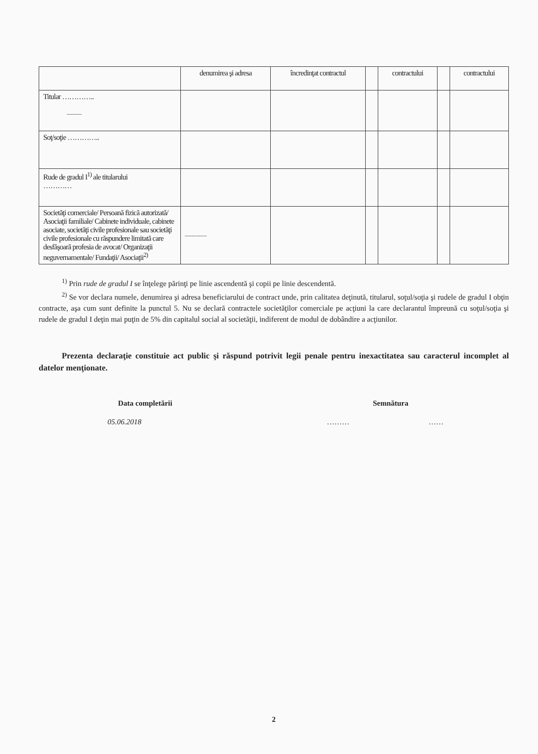| | denumirea şi adresa | încredinţat contractul | | contractului | | contractului |
| Titular ………….. —— | | | | | | |
| Soţ/soţie ………….. | | | | | | |
| Rude de gradul I<sup>1)</sup> ale titularului ………… | | | | | | |
| Societăţi comerciale/ Persoană fizică autorizată/ Asociaţii familiale/ Cabinete individuale, cabinete asociate, societăţi civile profesionale sau societăţi civile profesionale cu răspundere limitată care desfăşoară profesia de avocat/ Organizaţii neguvernamentale/ Fundaţii/ Asociaţii<sup>2)</sup> | ——— | | | | | |
<sup>1)</sup> Prin rude de gradul I se înţelege părinţi pe linie ascendentă şi copii pe linie descendentă.
<sup>2)</sup> Se vor declara numele, denumirea şi adresa beneficiarului de contract unde, prin calitatea deţinută, titularul, soţul/soţia şi rudele de gradul I obţin contracte, aşa cum sunt definite la punctul 5. Nu se declară contractele societăţilor comerciale pe acţiuni la care declarantul împreună cu soţul/soţia şi rudele de gradul I deţin mai puţin de 5% din capitalul social al societăţii, indiferent de modul de dobândire a acţiunilor.
Prezenta declaraţie constituie act public şi răspund potrivit legii penale pentru inexactitatea sau caracterul incomplet al datelor menţionate.
Data completării Semnătura
05.06.2018 ……… ……
2